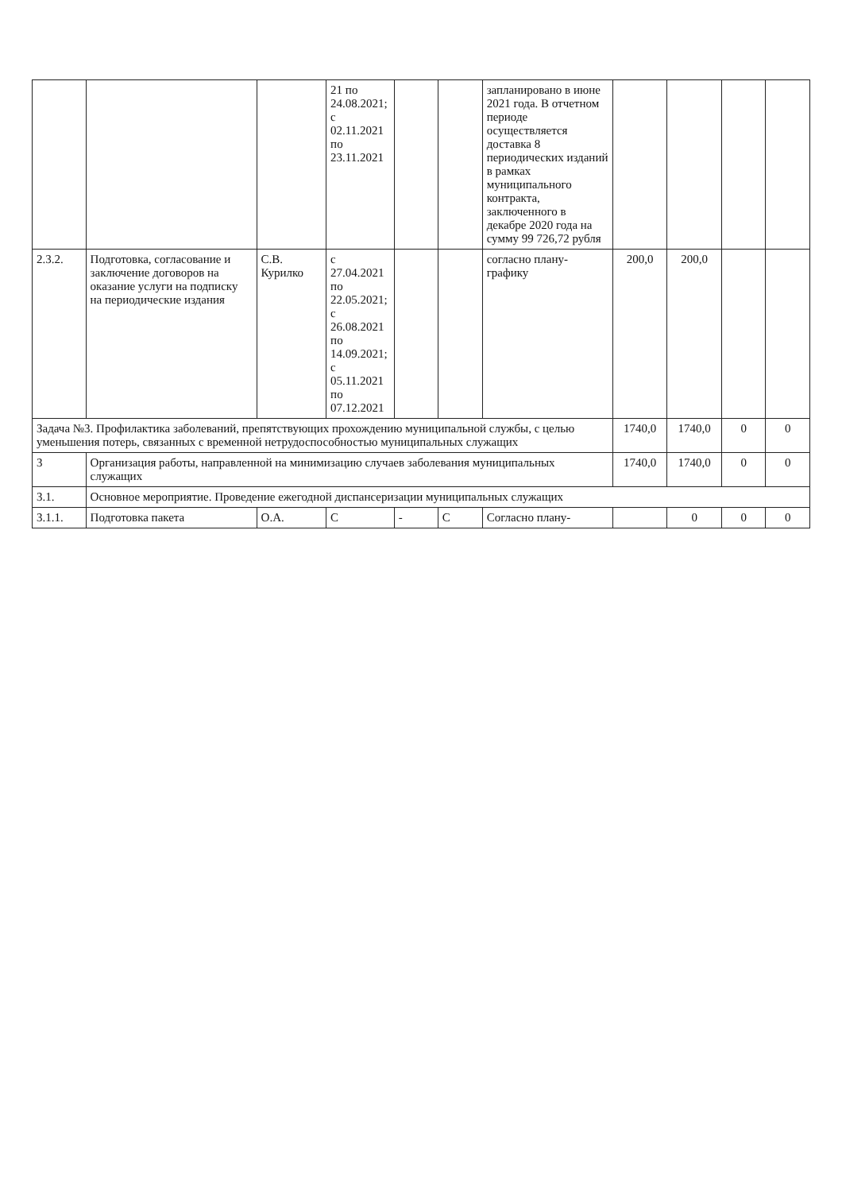| | | | 21 по 24.08.2021; с 02.11.2021 по 23.11.2021 | | | запланировано в июне 2021 года. В отчетном периоде осуществляется доставка 8 периодических изданий в рамках муниципального контракта, заключенного в декабре 2020 года на сумму 99 726,72 рубля | | | | |
| 2.3.2. | Подготовка, согласование и заключение договоров на оказание услуги на подписку на периодические издания | С.В. Курилко | с 27.04.2021 по 22.05.2021; с 26.08.2021 по 14.09.2021; с 05.11.2021 по 07.12.2021 | | | согласно плану-графику | 200,0 | 200,0 | | |
| Задача №3. Профилактика заболеваний, препятствующих прохождению муниципальной службы, с целью уменьшения потерь, связанных с временной нетрудоспособностью муниципальных служащих | | | | | | | 1740,0 | 1740,0 | 0 | 0 |
| 3 | Организация работы, направленной на минимизацию случаев заболевания муниципальных служащих | | | | | | 1740,0 | 1740,0 | 0 | 0 |
| 3.1. | Основное мероприятие. Проведение ежегодной диспансеризации муниципальных служащих | | | | | | | | | |
| 3.1.1. | Подготовка пакета | О.А. | С | - | С | Согласно плану- | | 0 | 0 | 0 |